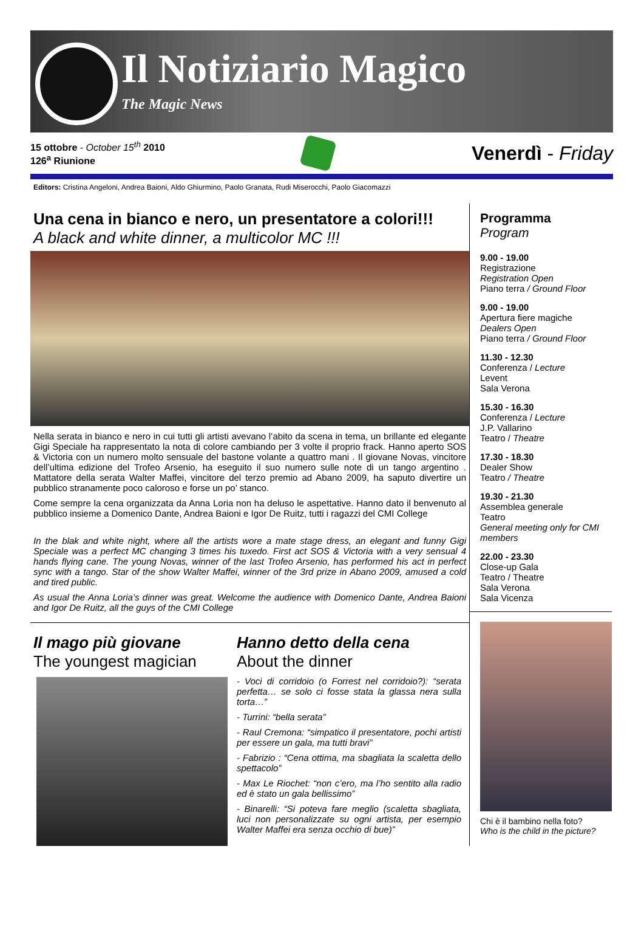Il Notiziario Magico
The Magic News
15 ottobre - October 15<sup>th</sup> 2010
126<sup>a</sup> Riunione
Venerdì - Friday
Editors: Cristina Angeloni, Andrea Baioni, Aldo Ghiurmino, Paolo Granata, Rudi Miserocchi, Paolo Giacomazzi
Una cena in bianco e nero, un presentatore a colori!!!
A black and white dinner, a multicolor MC !!!
Nella serata in bianco e nero in cui tutti gli artisti avevano l’abito da scena in tema, un brillante ed elegante Gigi Speciale ha rappresentato la nota di colore cambiando per 3 volte il proprio frack. Hanno aperto SOS & Victoria con un numero molto sensuale del bastone volante a quattro mani . Il giovane Novas, vincitore dell’ultima edizione del Trofeo Arsenio, ha eseguito il suo numero sulle note di un tango argentino . Mattatore della serata Walter Maffei, vincitore del terzo premio ad Abano 2009, ha saputo divertire un pubblico stranamente poco caloroso e forse un po’ stanco.
Come sempre la cena organizzata da Anna Loria non ha deluso le aspettative. Hanno dato il benvenuto al pubblico insieme a Domenico Dante, Andrea Baioni e Igor De Ruitz, tutti i ragazzi del CMI College
In the blak and white night, where all the artists wore a mate stage dress, an elegant and funny Gigi Speciale was a perfect MC changing 3 times his tuxedo. First act SOS & Victoria with a very sensual 4 hands flying cane. The young Novas, winner of the last Trofeo Arsenio, has performed his act in perfect sync with a tango. Star of the show Walter Maffei, winner of the 3rd prize in Abano 2009, amused a cold and tired public.
As usual the Anna Loria’s dinner was great. Welcome the audience with Domenico Dante, Andrea Baioni and Igor De Ruitz, all the guys of the CMI College
Il mago più giovane
The youngest magician
Hanno detto della cena
About the dinner
- Voci di corridoio (o Forrest nel corridoio?): “serata perfetta… se solo ci fosse stata la glassa nera sulla torta…”
- Turrini: “bella serata”
- Raul Cremona: “simpatico il presentatore, pochi artisti per essere un gala, ma tutti bravi”
- Fabrizio : “Cena ottima, ma sbagliata la scaletta dello spettacolo”
- Max Le Riochet: “non c’ero, ma l’ho sentito alla radio ed è stato un gala bellissimo”
- Binarelli: “Si poteva fare meglio (scaletta sbagliata, luci non personalizzate su ogni artista, per esempio Walter Maffei era senza occhio di bue)”
Programma
Program
9.00 - 19.00
Registrazione
Registration Open
Piano terra / Ground Floor
9.00 - 19.00
Apertura fiere magiche
Dealers Open
Piano terra / Ground Floor
11.30 - 12.30
Conferenza / Lecture
Levent
Sala Verona
15.30 - 16.30
Conferenza / Lecture
J.P. Vallarino
Teatro / Theatre
17.30 - 18.30
Dealer Show
Teatro / Theatre
19.30 - 21.30
Assemblea generale
Teatro
General meeting only for CMI members
22.00 - 23.30
Close-up Gala
Teatro / Theatre
Sala Verona
Sala Vicenza
Chi è il bambino nella foto?
Who is the child in the picture?